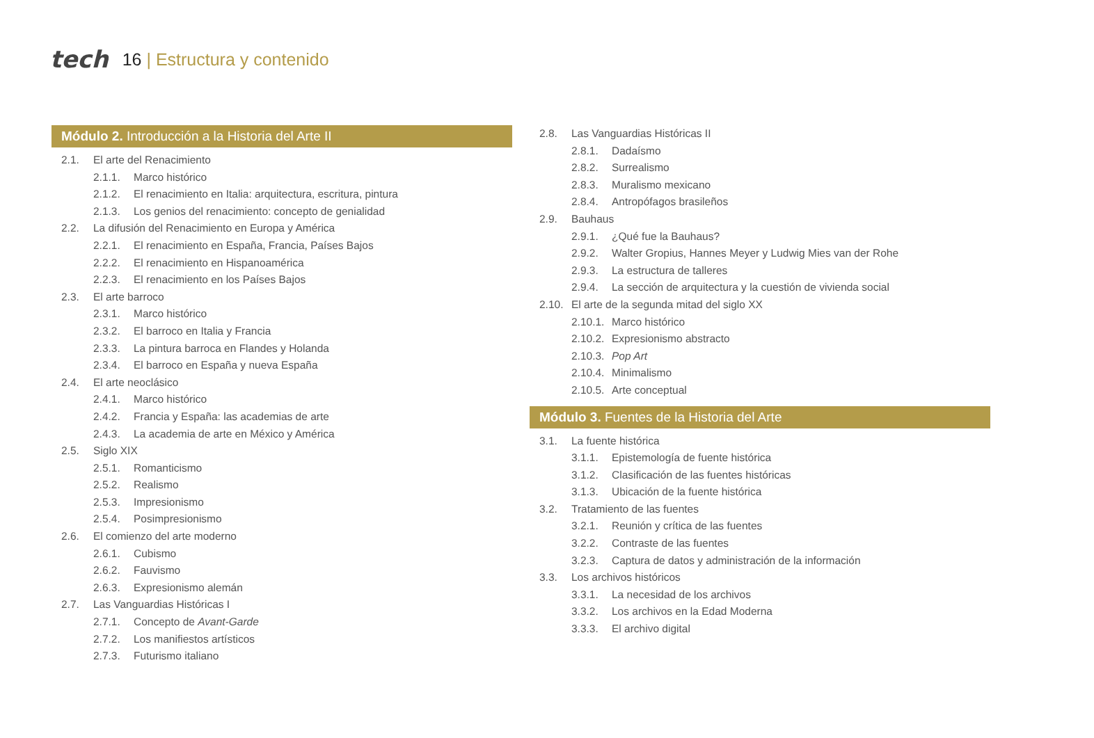tech
16 | Estructura y contenido
Módulo 2. Introducción a la Historia del Arte II
2.1. El arte del Renacimiento
2.1.1. Marco histórico
2.1.2. El renacimiento en Italia: arquitectura, escritura, pintura
2.1.3. Los genios del renacimiento: concepto de genialidad
2.2. La difusión del Renacimiento en Europa y América
2.2.1. El renacimiento en España, Francia, Países Bajos
2.2.2. El renacimiento en Hispanoamérica
2.2.3. El renacimiento en los Países Bajos
2.3. El arte barroco
2.3.1. Marco histórico
2.3.2. El barroco en Italia y Francia
2.3.3. La pintura barroca en Flandes y Holanda
2.3.4. El barroco en España y nueva España
2.4. El arte neoclásico
2.4.1. Marco histórico
2.4.2. Francia y España: las academias de arte
2.4.3. La academia de arte en México y América
2.5. Siglo XIX
2.5.1. Romanticismo
2.5.2. Realismo
2.5.3. Impresionismo
2.5.4. Posimpresionismo
2.6. El comienzo del arte moderno
2.6.1. Cubismo
2.6.2. Fauvismo
2.6.3. Expresionismo alemán
2.7. Las Vanguardias Históricas I
2.7.1. Concepto de Avant-Garde
2.7.2. Los manifiestos artísticos
2.7.3. Futurismo italiano
2.8. Las Vanguardias Históricas II
2.8.1. Dadaísmo
2.8.2. Surrealismo
2.8.3. Muralismo mexicano
2.8.4. Antropófagos brasileños
2.9. Bauhaus
2.9.1. ¿Qué fue la Bauhaus?
2.9.2. Walter Gropius, Hannes Meyer y Ludwig Mies van der Rohe
2.9.3. La estructura de talleres
2.9.4. La sección de arquitectura y la cuestión de vivienda social
2.10. El arte de la segunda mitad del siglo XX
2.10.1. Marco histórico
2.10.2. Expresionismo abstracto
2.10.3. Pop Art
2.10.4. Minimalismo
2.10.5. Arte conceptual
Módulo 3. Fuentes de la Historia del Arte
3.1. La fuente histórica
3.1.1. Epistemología de fuente histórica
3.1.2. Clasificación de las fuentes históricas
3.1.3. Ubicación de la fuente histórica
3.2. Tratamiento de las fuentes
3.2.1. Reunión y crítica de las fuentes
3.2.2. Contraste de las fuentes
3.2.3. Captura de datos y administración de la información
3.3. Los archivos históricos
3.3.1. La necesidad de los archivos
3.3.2. Los archivos en la Edad Moderna
3.3.3. El archivo digital